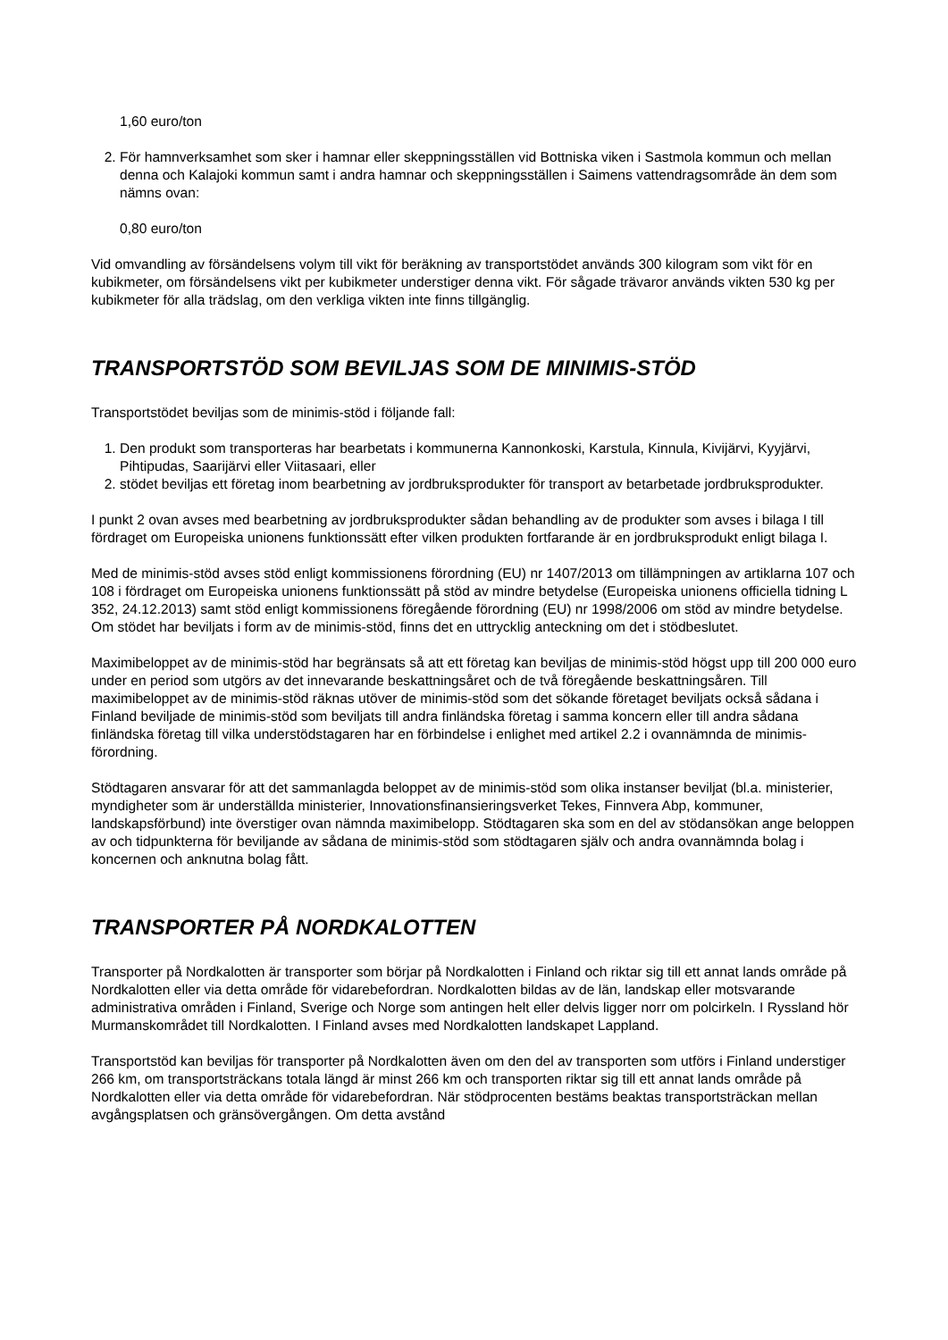1,60 euro/ton
2. För hamnverksamhet som sker i hamnar eller skeppningsställen vid Bottniska viken i Sastmola kommun och mellan denna och Kalajoki kommun samt i andra hamnar och skeppningsställen i Saimens vattendragsområde än dem som nämns ovan:
0,80 euro/ton
Vid omvandling av försändelsens volym till vikt för beräkning av transportstödet används 300 kilogram som vikt för en kubikmeter, om försändelsens vikt per kubikmeter understiger denna vikt. För sågade trävaror används vikten 530 kg per kubikmeter för alla trädslag, om den verkliga vikten inte finns tillgänglig.
TRANSPORTSTÖD SOM BEVILJAS SOM DE MINIMIS-STÖD
Transportstödet beviljas som de minimis-stöd i följande fall:
1. Den produkt som transporteras har bearbetats i kommunerna Kannonkoski, Karstula, Kinnula, Kivijärvi, Kyyjärvi, Pihtipudas, Saarijärvi eller Viitasaari, eller
2. stödet beviljas ett företag inom bearbetning av jordbruksprodukter för transport av betarbetade jordbruksprodukter.
I punkt 2 ovan avses med bearbetning av jordbruksprodukter sådan behandling av de produkter som avses i bilaga I till fördraget om Europeiska unionens funktionssätt efter vilken produkten fortfarande är en jordbruksprodukt enligt bilaga I.
Med de minimis-stöd avses stöd enligt kommissionens förordning (EU) nr 1407/2013 om tillämpningen av artiklarna 107 och 108 i fördraget om Europeiska unionens funktionssätt på stöd av mindre betydelse (Europeiska unionens officiella tidning L 352, 24.12.2013) samt stöd enligt kommissionens föregående förordning (EU) nr 1998/2006 om stöd av mindre betydelse. Om stödet har beviljats i form av de minimis-stöd, finns det en uttrycklig anteckning om det i stödbeslutet.
Maximibeloppet av de minimis-stöd har begränsats så att ett företag kan beviljas de minimis-stöd högst upp till 200 000 euro under en period som utgörs av det innevarande beskattningsåret och de två föregående beskattningsåren. Till maximibeloppet av de minimis-stöd räknas utöver de minimis-stöd som det sökande företaget beviljats också sådana i Finland beviljade de minimis-stöd som beviljats till andra finländska företag i samma koncern eller till andra sådana finländska företag till vilka understödstagaren har en förbindelse i enlighet med artikel 2.2 i ovannämnda de minimis-förordning.
Stödtagaren ansvarar för att det sammanlagda beloppet av de minimis-stöd som olika instanser beviljat (bl.a. ministerier, myndigheter som är underställda ministerier, Innovationsfinansieringsverket Tekes, Finnvera Abp, kommuner, landskapsförbund) inte överstiger ovan nämnda maximibelopp. Stödtagaren ska som en del av stödansökan ange beloppen av och tidpunkterna för beviljande av sådana de minimis-stöd som stödtagaren själv och andra ovannämnda bolag i koncernen och anknutna bolag fått.
TRANSPORTER PÅ NORDKALOTTEN
Transporter på Nordkalotten är transporter som börjar på Nordkalotten i Finland och riktar sig till ett annat lands område på Nordkalotten eller via detta område för vidarebefordran. Nordkalotten bildas av de län, landskap eller motsvarande administrativa områden i Finland, Sverige och Norge som antingen helt eller delvis ligger norr om polcirkeln. I Ryssland hör Murmanskområdet till Nordkalotten. I Finland avses med Nordkalotten landskapet Lappland.
Transportstöd kan beviljas för transporter på Nordkalotten även om den del av transporten som utförs i Finland understiger 266 km, om transportsträckans totala längd är minst 266 km och transporten riktar sig till ett annat lands område på Nordkalotten eller via detta område för vidarebefordran. När stödprocenten bestäms beaktas transportsträckan mellan avgångsplatsen och gränsövergången. Om detta avstånd